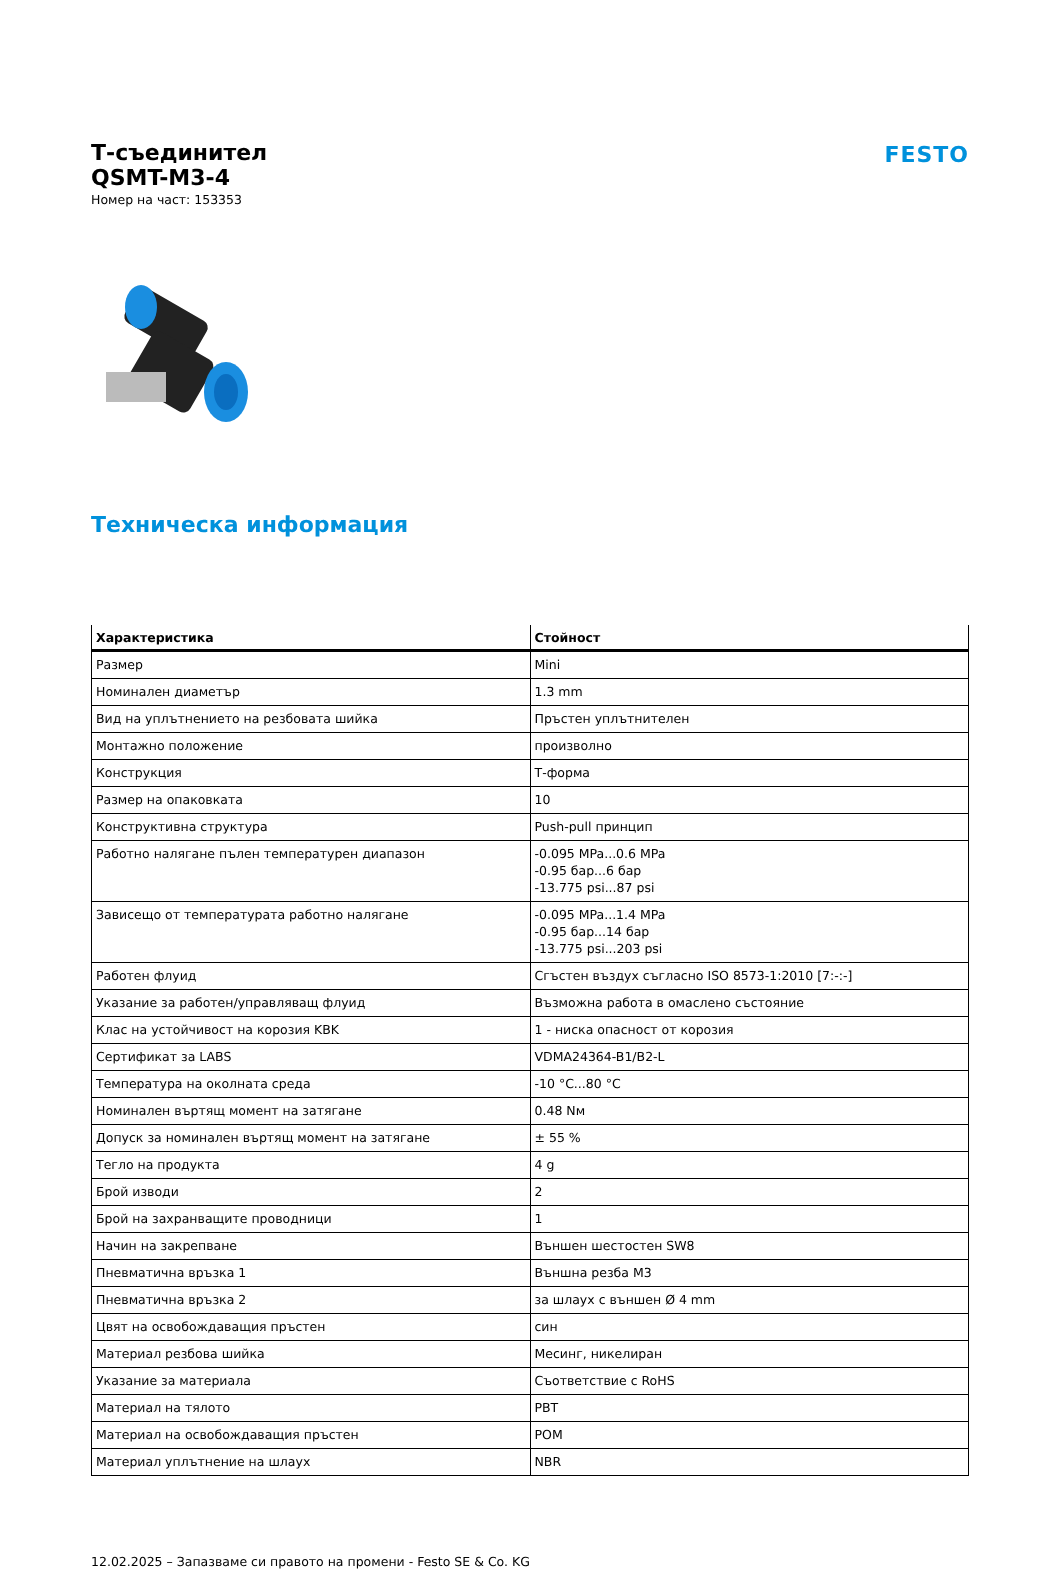Т-съединител
QSMT-M3-4
Номер на част: 153353
FESTO
Техническа информация
| Характеристика | Стойност |
| --- | --- |
| Размер | Mini |
| Номинален диаметър | 1.3 mm |
| Вид на уплътнението на резбовата шийка | Пръстен уплътнителен |
| Монтажно положение | произволно |
| Конструкция | Т-форма |
| Размер на опаковката | 10 |
| Конструктивна структура | Push-pull принцип |
| Работно налягане пълен температурен диапазон | -0.095 MPa...0.6 MPa -0.95 бар...6 бар -13.775 psi...87 psi |
| Зависещо от температурата работно налягане | -0.095 MPa...1.4 MPa -0.95 бар...14 бар -13.775 psi...203 psi |
| Работен флуид | Сгъстен въздух съгласно ISO 8573-1:2010 [7:-:-] |
| Указание за работен/управляващ флуид | Възможна работа в омаслено състояние |
| Клас на устойчивост на корозия KBK | 1 - ниска опасност от корозия |
| Сертификат за LABS | VDMA24364-B1/B2-L |
| Температура на околната среда | -10 °C...80 °C |
| Номинален въртящ момент на затягане | 0.48 Nм |
| Допуск за номинален въртящ момент на затягане | ± 55 % |
| Тегло на продукта | 4 g |
| Брой изводи | 2 |
| Брой на захранващите проводници | 1 |
| Начин на закрепване | Външен шестостен SW8 |
| Пневматична връзка 1 | Външна резба M3 |
| Пневматична връзка 2 | за шлаух с външен Ø 4 mm |
| Цвят на освобождаващия пръстен | син |
| Материал резбова шийка | Месинг, никелиран |
| Указание за материала | Съответствие с RoHS |
| Материал на тялото | PBT |
| Материал на освобождаващия пръстен | POM |
| Материал уплътнение на шлаух | NBR |
12.02.2025 – Запазваме си правото на промени - Festo SE & Co. KG